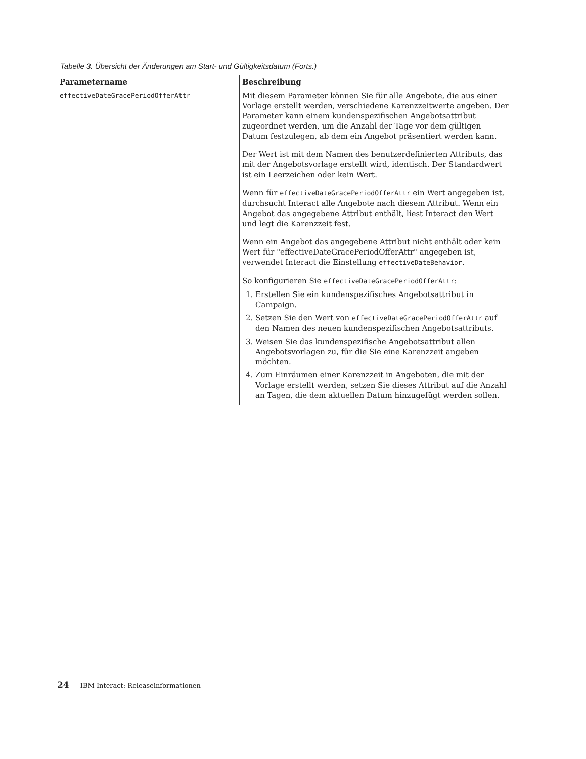Tabelle 3. Übersicht der Änderungen am Start- und Gültigkeitsdatum (Forts.)
| Parametername | Beschreibung |
| --- | --- |
| effectiveDateGracePeriodOfferAttr | Mit diesem Parameter können Sie für alle Angebote, die aus einer Vorlage erstellt werden, verschiedene Karenzzeitwerte angeben. Der Parameter kann einem kundenspezifischen Angebotsattribut zugeordnet werden, um die Anzahl der Tage vor dem gültigen Datum festzulegen, ab dem ein Angebot präsentiert werden kann. Der Wert ist mit dem Namen des benutzerdefinierten Attributs, das mit der Angebotsvorlage erstellt wird, identisch. Der Standardwert ist ein Leerzeichen oder kein Wert. Wenn für effectiveDateGracePeriodOfferAttr ein Wert angegeben ist, durchsucht Interact alle Angebote nach diesem Attribut. Wenn ein Angebot das angegebene Attribut enthält, liest Interact den Wert und legt die Karenzzeit fest. Wenn ein Angebot das angegebene Attribut nicht enthält oder kein Wert für "effectiveDateGracePeriodOfferAttr" angegeben ist, verwendet Interact die Einstellung effectiveDateBehavior . So konfigurieren Sie effectiveDateGracePeriodOfferAttr : 1. Erstellen Sie ein kundenspezifisches Angebotsattribut in Campaign. 2. Setzen Sie den Wert von effectiveDateGracePeriodOfferAttr auf den Namen des neuen kundenspezifischen Angebotsattributs. 3. Weisen Sie das kundenspezifische Angebotsattribut allen Angebotsvorlagen zu, für die Sie eine Karenzzeit angeben möchten. 4. Zum Einräumen einer Karenzzeit in Angeboten, die mit der Vorlage erstellt werden, setzen Sie dieses Attribut auf die Anzahl an Tagen, die dem aktuellen Datum hinzugefügt werden sollen. |
24 IBM Interact: Releaseinformationen